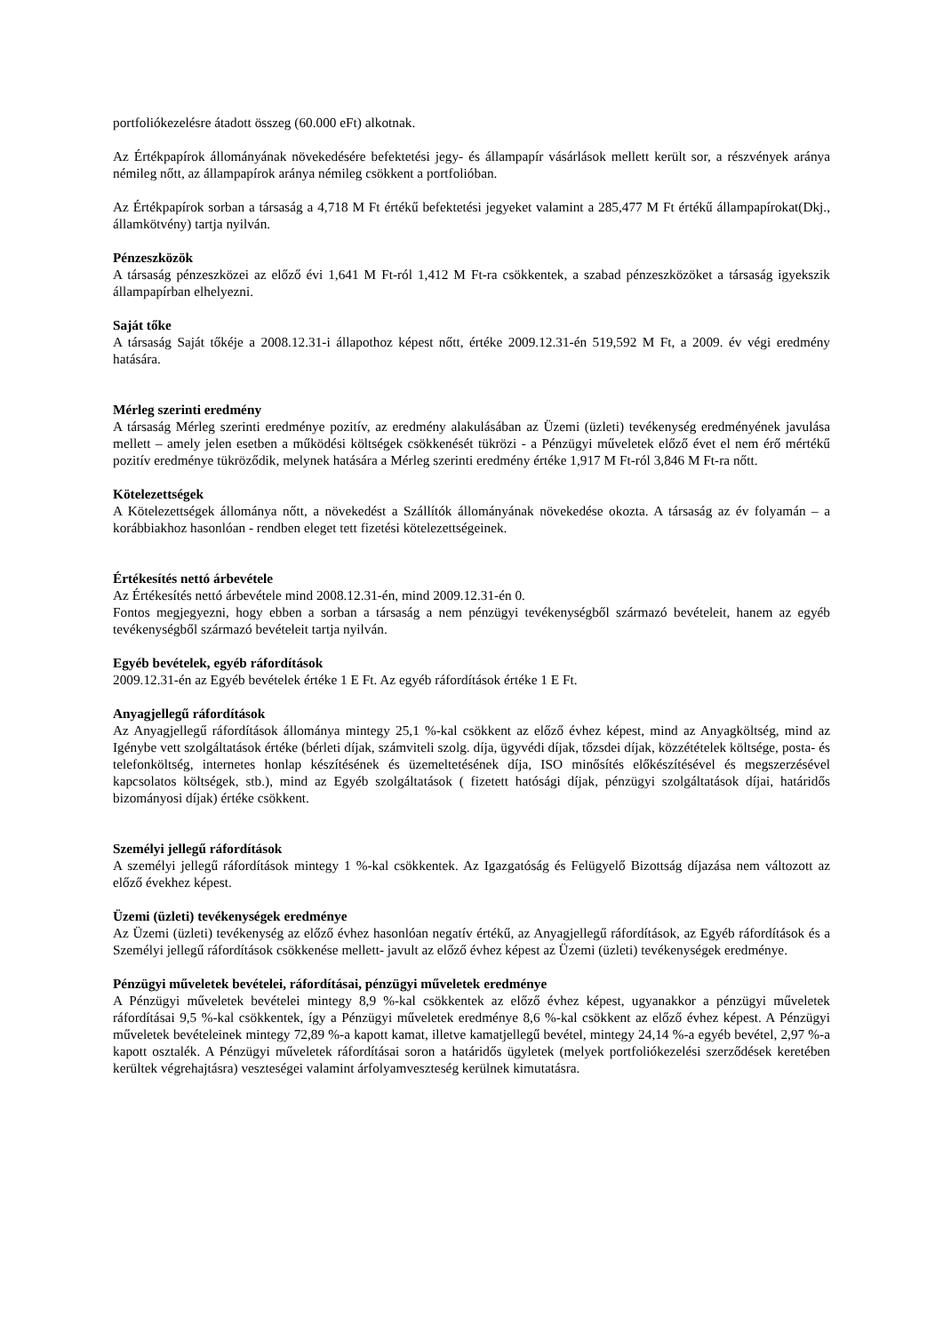portfoliókezelésre átadott összeg (60.000 eFt) alkotnak.
Az Értékpapírok állományának növekedésére befektetési jegy- és állampapír vásárlások mellett került sor, a részvények aránya némileg nőtt, az állampapírok aránya némileg csökkent a portfolióban.
Az Értékpapírok sorban a társaság a 4,718 M Ft értékű befektetési jegyeket valamint a 285,477 M Ft értékű állampapírokat(Dkj., államkötvény) tartja nyilván.
Pénzeszközök
A társaság pénzeszközei az előző évi 1,641 M Ft-ról 1,412 M Ft-ra csökkentek, a szabad pénzeszközöket a társaság igyekszik állampapírban elhelyezni.
Saját tőke
A társaság Saját tőkéje a 2008.12.31-i állapothoz képest nőtt, értéke 2009.12.31-én 519,592 M Ft, a 2009. év végi eredmény hatására.
Mérleg szerinti eredmény
A társaság Mérleg szerinti eredménye pozitív, az eredmény alakulásában az Üzemi (üzleti) tevékenység eredményének javulása mellett – amely jelen esetben a működési költségek csökkenését tükrözi - a Pénzügyi műveletek előző évet el nem érő mértékű pozitív eredménye tükröződik, melynek hatására a Mérleg szerinti eredmény értéke 1,917 M Ft-ról 3,846 M Ft-ra nőtt.
Kötelezettségek
A Kötelezettségek állománya nőtt, a növekedést a Szállítók állományának növekedése okozta. A társaság az év folyamán – a korábbiakhoz hasonlóan - rendben eleget tett fizetési kötelezettségeinek.
Értékesítés nettó árbevétele
Az Értékesítés nettó árbevétele mind 2008.12.31-én, mind 2009.12.31-én 0.
Fontos megjegyezni, hogy ebben a sorban a társaság a nem pénzügyi tevékenységből származó bevételeit, hanem az egyéb tevékenységből származó bevételeit tartja nyilván.
Egyéb bevételek, egyéb ráfordítások
2009.12.31-én az Egyéb bevételek értéke 1 E Ft. Az egyéb ráfordítások értéke 1 E Ft.
Anyagjellegű ráfordítások
Az Anyagjellegű ráfordítások állománya mintegy 25,1 %-kal csökkent az előző évhez képest, mind az Anyagköltség, mind az Igénybe vett szolgáltatások értéke (bérleti díjak, számviteli szolg. díja, ügyvédi díjak, tőzsdei díjak, közzétételek költsége, posta- és telefonköltség, internetes honlap készítésének és üzemeltetésének díja, ISO minősítés előkészítésével és megszerzésével kapcsolatos költségek, stb.), mind az Egyéb szolgáltatások ( fizetett hatósági díjak, pénzügyi szolgáltatások díjai, határidős bizományosi díjak) értéke csökkent.
Személyi jellegű ráfordítások
A személyi jellegű ráfordítások mintegy 1 %-kal csökkentek. Az Igazgatóság és Felügyelő Bizottság díjazása nem változott az előző évekhez képest.
Üzemi (üzleti) tevékenységek eredménye
Az Üzemi (üzleti) tevékenység az előző évhez hasonlóan negatív értékű, az Anyagjellegű ráfordítások, az Egyéb ráfordítások és a Személyi jellegű ráfordítások csökkenése mellett- javult az előző évhez képest az Üzemi (üzleti) tevékenységek eredménye.
Pénzügyi műveletek bevételei, ráfordításai, pénzügyi műveletek eredménye
A Pénzügyi műveletek bevételei mintegy 8,9 %-kal csökkentek az előző évhez képest, ugyanakkor a pénzügyi műveletek ráfordításai 9,5 %-kal csökkentek, így a Pénzügyi műveletek eredménye 8,6 %-kal csökkent az előző évhez képest. A Pénzügyi műveletek bevételeinek mintegy 72,89 %-a kapott kamat, illetve kamatjellegű bevétel, mintegy 24,14 %-a egyéb bevétel, 2,97 %-a kapott osztalék. A Pénzügyi műveletek ráfordításai soron a határidős ügyletek (melyek portfoliókezelési szerződések keretében kerültek végrehajtásra) veszteségei valamint árfolyamveszteség kerülnek kimutatásra.